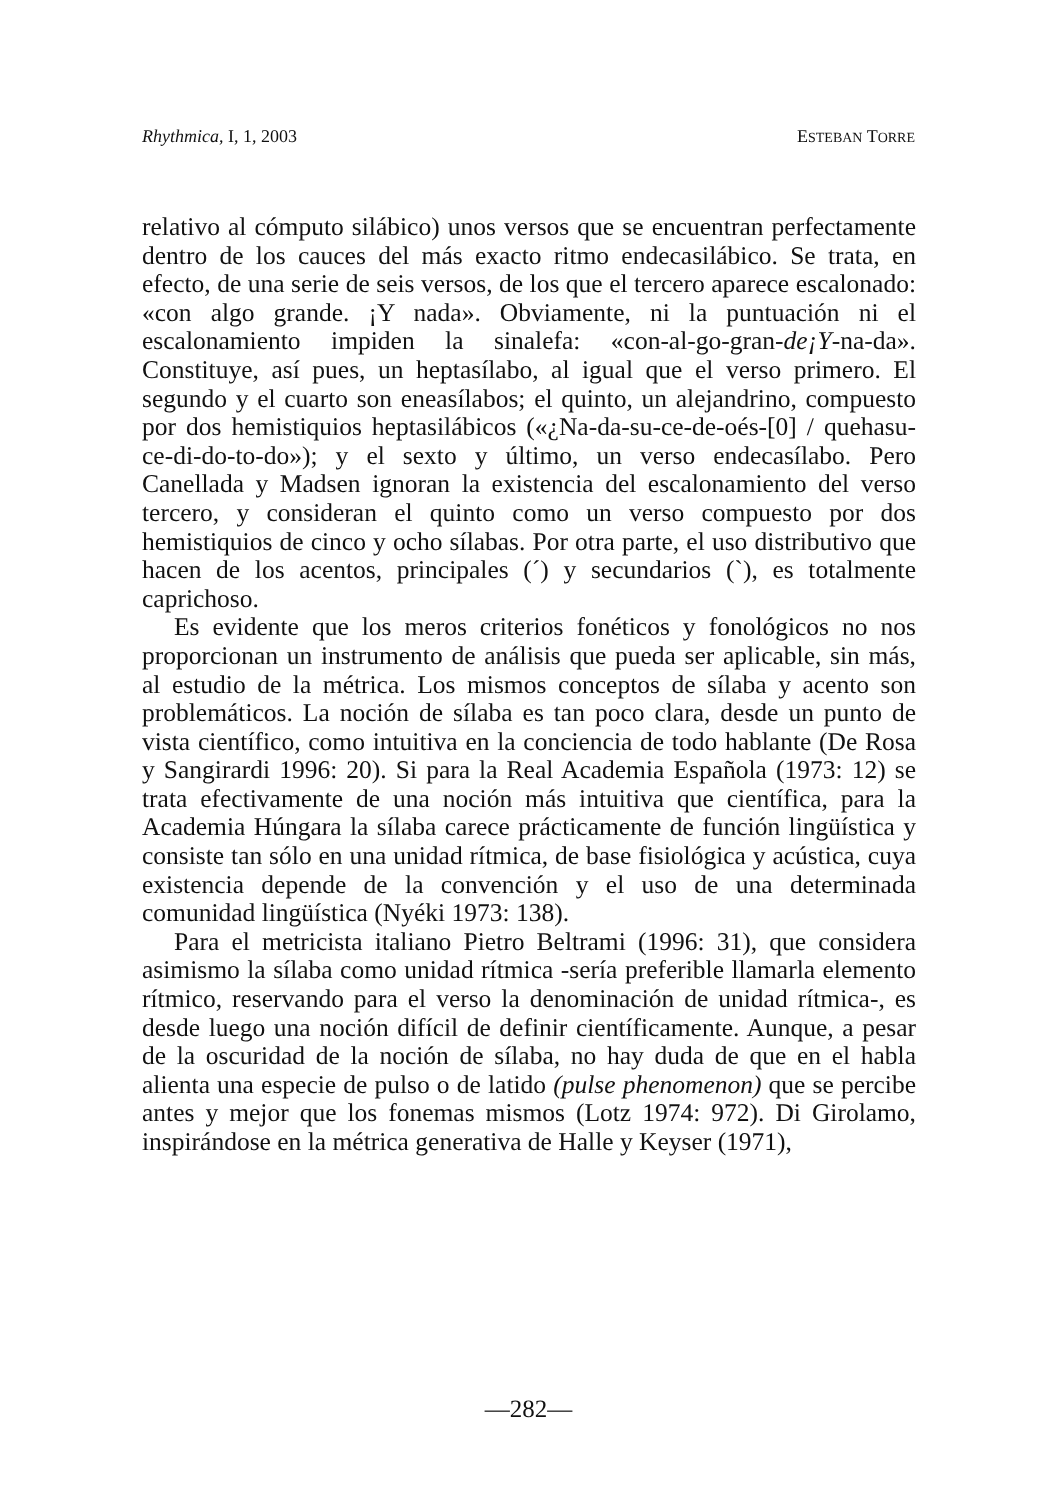Rhythmica, I, 1, 2003 ESTEBAN TORRE
relativo al cómputo silábico) unos versos que se encuentran perfectamente dentro de los cauces del más exacto ritmo endecasilábico. Se trata, en efecto, de una serie de seis versos, de los que el tercero aparece escalonado: «con algo grande. ¡Y nada». Obviamente, ni la puntuación ni el escalonamiento impiden la sinalefa: «con-al-go-gran-de¡Y-na-da». Constituye, así pues, un heptasílabo, al igual que el verso primero. El segundo y el cuarto son eneasílabos; el quinto, un alejandrino, compuesto por dos hemistiquios heptasilábicos («¿Na-da-su-ce-de-oés-[0] / quehasu-ce-di-do-to-do»); y el sexto y último, un verso endecasílabo. Pero Canellada y Madsen ignoran la existencia del escalonamiento del verso tercero, y consideran el quinto como un verso compuesto por dos hemistiquios de cinco y ocho sílabas. Por otra parte, el uso distributivo que hacen de los acentos, principales (´) y secundarios (`), es totalmente caprichoso.
Es evidente que los meros criterios fonéticos y fonológicos no nos proporcionan un instrumento de análisis que pueda ser aplicable, sin más, al estudio de la métrica. Los mismos conceptos de sílaba y acento son problemáticos. La noción de sílaba es tan poco clara, desde un punto de vista científico, como intuitiva en la conciencia de todo hablante (De Rosa y Sangirardi 1996: 20). Si para la Real Academia Española (1973: 12) se trata efectivamente de una noción más intuitiva que científica, para la Academia Húngara la sílaba carece prácticamente de función lingüística y consiste tan sólo en una unidad rítmica, de base fisiológica y acústica, cuya existencia depende de la convención y el uso de una determinada comunidad lingüística (Nyéki 1973: 138).
Para el metricista italiano Pietro Beltrami (1996: 31), que considera asimismo la sílaba como unidad rítmica -sería preferible llamarla elemento rítmico, reservando para el verso la denominación de unidad rítmica-, es desde luego una noción difícil de definir científicamente. Aunque, a pesar de la oscuridad de la noción de sílaba, no hay duda de que en el habla alienta una especie de pulso o de latido (pulse phenomenon) que se percibe antes y mejor que los fonemas mismos (Lotz 1974: 972). Di Girolamo, inspirándose en la métrica generativa de Halle y Keyser (1971),
—282—